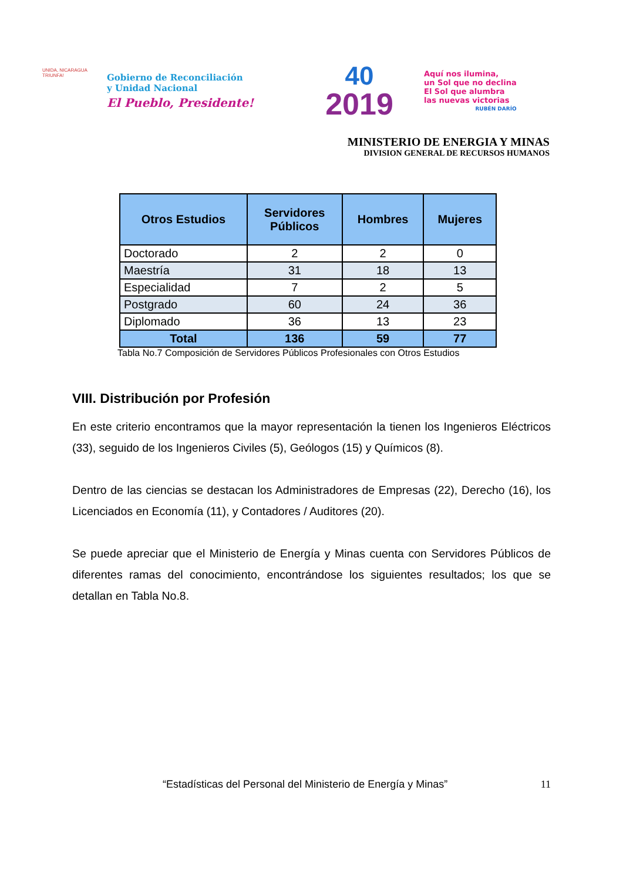UNIDA, NICARAGUA TRIUNFA!
Gobierno de Reconciliación
y Unidad Nacional
El Pueblo, Presidente!
40
2019
Aquí nos ilumina,
un Sol que no declina
El Sol que alumbra
las nuevas victorias
RUBÉN DARÍO
MINISTERIO DE ENERGIA Y MINAS
DIVISION GENERAL DE RECURSOS HUMANOS
| Otros Estudios | Servidores Públicos | Hombres | Mujeres |
| --- | --- | --- | --- |
| Doctorado | 2 | 2 | 0 |
| Maestría | 31 | 18 | 13 |
| Especialidad | 7 | 2 | 5 |
| Postgrado | 60 | 24 | 36 |
| Diplomado | 36 | 13 | 23 |
| Total | 136 | 59 | 77 |
Tabla No.7 Composición de Servidores Públicos Profesionales con Otros Estudios
VIII. Distribución por Profesión
En este criterio encontramos que la mayor representación la tienen los Ingenieros Eléctricos (33), seguido de los Ingenieros Civiles (5), Geólogos (15) y Químicos (8).
Dentro de las ciencias se destacan los Administradores de Empresas (22), Derecho (16), los Licenciados en Economía (11), y Contadores / Auditores (20).
Se puede apreciar que el Ministerio de Energía y Minas cuenta con Servidores Públicos de diferentes ramas del conocimiento, encontrándose los siguientes resultados; los que se detallan en Tabla No.8.
“Estadísticas del Personal del Ministerio de Energía y Minas” 11